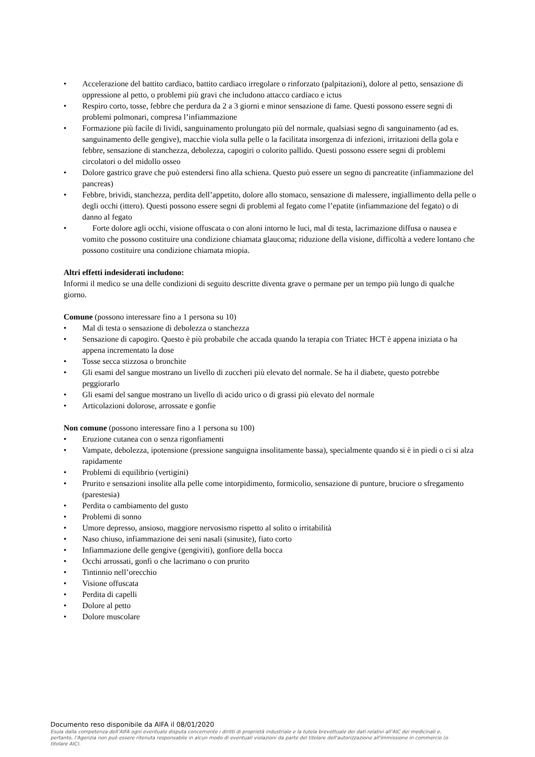• Accelerazione del battito cardiaco, battito cardiaco irregolare o rinforzato (palpitazioni), dolore al petto, sensazione di oppressione al petto, o problemi più gravi che includono attacco cardiaco e ictus
• Respiro corto, tosse, febbre che perdura da 2 a 3 giorni e minor sensazione di fame. Questi possono essere segni di problemi polmonari, compresa l’infiammazione
• Formazione più facile di lividi, sanguinamento prolungato più del normale, qualsiasi segno di sanguinamento (ad es. sanguinamento delle gengive), macchie viola sulla pelle o la facilitata insorgenza di infezioni, irritazioni della gola e febbre, sensazione di stanchezza, debolezza, capogiri o colorito pallido. Questi possono essere segni di problemi circolatori o del midollo osseo
• Dolore gastrico grave che può estendersi fino alla schiena. Questo può essere un segno di pancreatite (infiammazione del pancreas)
• Febbre, brividi, stanchezza, perdita dell’appetito, dolore allo stomaco, sensazione di malessere, ingiallimento della pelle o degli occhi (ittero). Questi possono essere segni di problemi al fegato come l’epatite (infiammazione del fegato) o di danno al fegato
• Forte dolore agli occhi, visione offuscata o con aloni intorno le luci, mal di testa, lacrimazione diffusa o nausea e vomito che possono costituire una condizione chiamata glaucoma; riduzione della visione, difficoltà a vedere lontano che possono costituire una condizione chiamata miopia.
Altri effetti indesiderati includono:
Informi il medico se una delle condizioni di seguito descritte diventa grave o permane per un tempo più lungo di qualche giorno.
Comune (possono interessare fino a 1 persona su 10)
• Mal di testa o sensazione di debolezza o stanchezza
• Sensazione di capogiro. Questo è più probabile che accada quando la terapia con Triatec HCT è appena iniziata o ha appena incrementato la dose
• Tosse secca stizzosa o bronchite
• Gli esami del sangue mostrano un livello di zuccheri più elevato del normale. Se ha il diabete, questo potrebbe peggiorarlo
• Gli esami del sangue mostrano un livello di acido urico o di grassi più elevato del normale
• Articolazioni dolorose, arrossate e gonfie
Non comune (possono interessare fino a 1 persona su 100)
• Eruzione cutanea con o senza rigonfiamenti
• Vampate, debolezza, ipotensione (pressione sanguigna insolitamente bassa), specialmente quando si è in piedi o ci si alza rapidamente
• Problemi di equilibrio (vertigini)
• Prurito e sensazioni insolite alla pelle come intorpidimento, formicolio, sensazione di punture, bruciore o sfregamento (parestesia)
• Perdita o cambiamento del gusto
• Problemi di sonno
• Umore depresso, ansioso, maggiore nervosismo rispetto al solito o irritabilità
• Naso chiuso, infiammazione dei seni nasali (sinusite), fiato corto
• Infiammazione delle gengive (gengiviti), gonfiore della bocca
• Occhi arrossati, gonfi o che lacrimano o con prurito
• Tintinnio nell’orecchio
• Visione offuscata
• Perdita di capelli
• Dolore al petto
• Dolore muscolare
Documento reso disponibile da AIFA il 08/01/2020
Esula dalla competenza dell’AIFA ogni eventuale disputa concernente i diritti di proprietà industriale e la tutela brevettuale dei dati relativi all’AIC dei medicinali e, pertanto, l’Agenzia non può essere ritenuta responsabile in alcun modo di eventuali violazioni da parte del titolare dell'autorizzazione all'immissione in commercio (o titolare AIC).